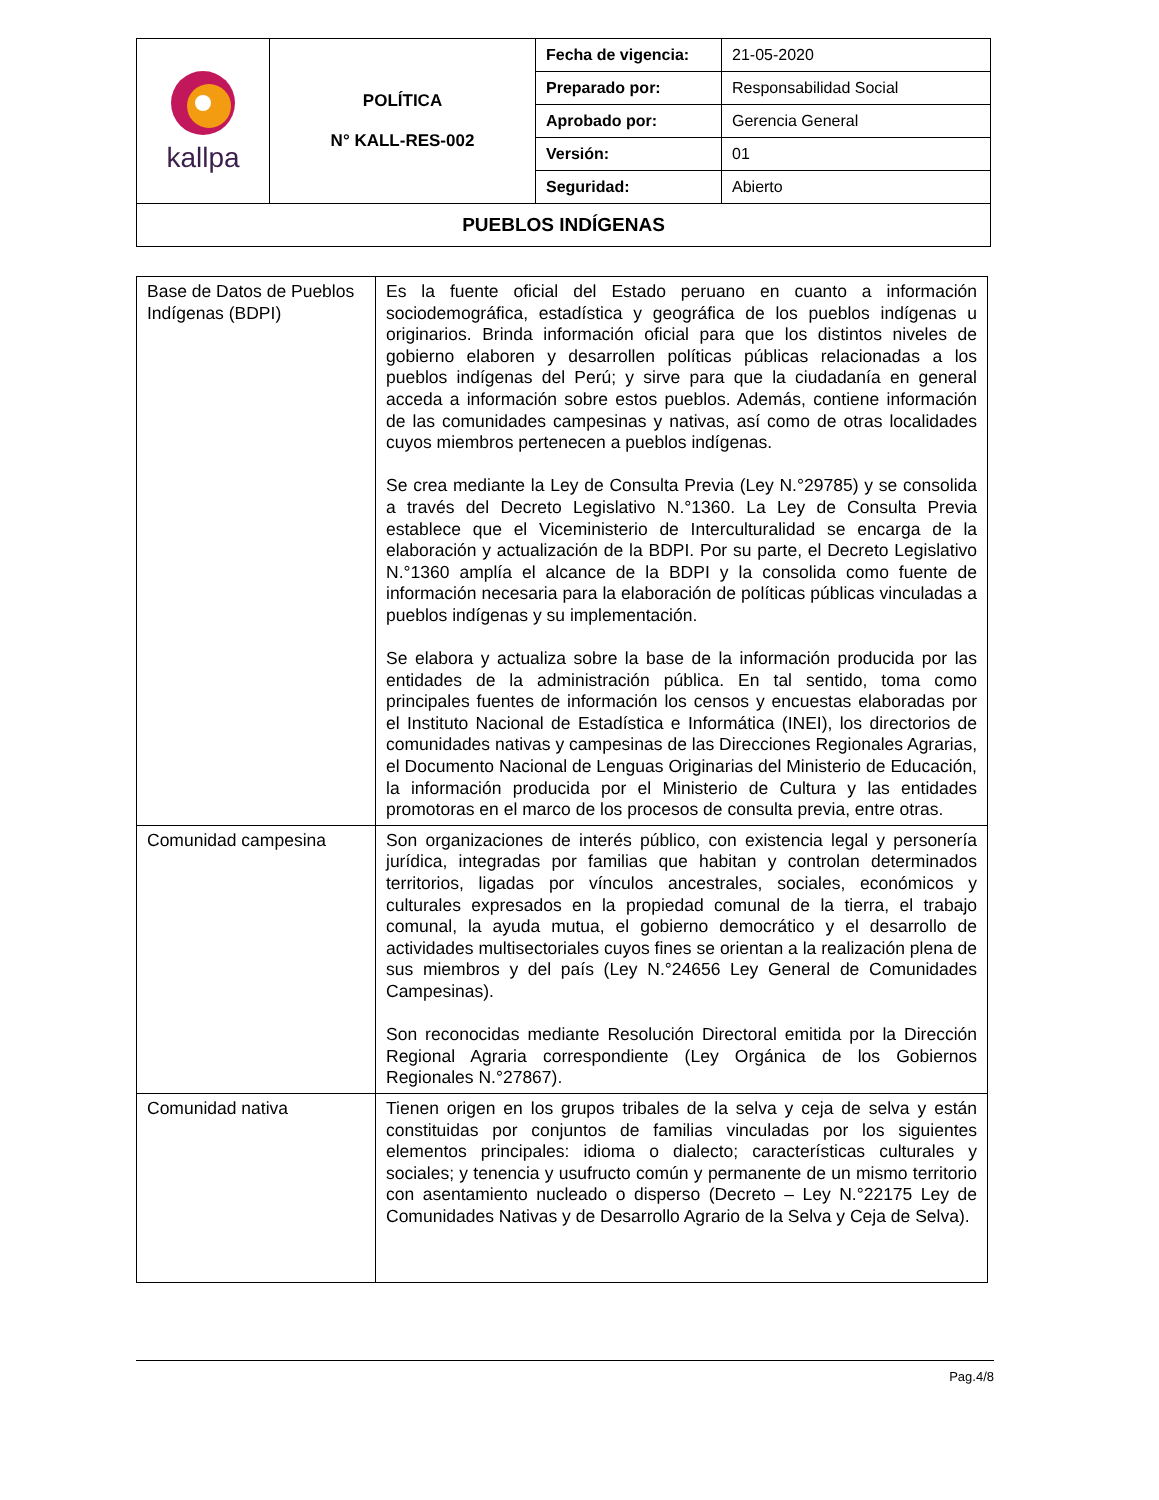| kallpa | POLÍTICA N° KALL-RES-002 | Fecha de vigencia: | 21-05-2020 |
| | | Preparado por: | Responsabilidad Social |
| | | Aprobado por: | Gerencia General |
| | | Versión: | 01 |
| | | Seguridad: | Abierto |
| PUEBLOS INDÍGENAS | | | |
| Base de Datos de Pueblos Indígenas (BDPI) | Es la fuente oficial del Estado peruano en cuanto a información sociodemográfica, estadística y geográfica de los pueblos indígenas u originarios. Brinda información oficial para que los distintos niveles de gobierno elaboren y desarrollen políticas públicas relacionadas a los pueblos indígenas del Perú; y sirve para que la ciudadanía en general acceda a información sobre estos pueblos. Además, contiene información de las comunidades campesinas y nativas, así como de otras localidades cuyos miembros pertenecen a pueblos indígenas. Se crea mediante la Ley de Consulta Previa (Ley N.°29785) y se consolida a través del Decreto Legislativo N.°1360. La Ley de Consulta Previa establece que el Viceministerio de Interculturalidad se encarga de la elaboración y actualización de la BDPI. Por su parte, el Decreto Legislativo N.°1360 amplía el alcance de la BDPI y la consolida como fuente de información necesaria para la elaboración de políticas públicas vinculadas a pueblos indígenas y su implementación. Se elabora y actualiza sobre la base de la información producida por las entidades de la administración pública. En tal sentido, toma como principales fuentes de información los censos y encuestas elaboradas por el Instituto Nacional de Estadística e Informática (INEI), los directorios de comunidades nativas y campesinas de las Direcciones Regionales Agrarias, el Documento Nacional de Lenguas Originarias del Ministerio de Educación, la información producida por el Ministerio de Cultura y las entidades promotoras en el marco de los procesos de consulta previa, entre otras. |
| Comunidad campesina | Son organizaciones de interés público, con existencia legal y personería jurídica, integradas por familias que habitan y controlan determinados territorios, ligadas por vínculos ancestrales, sociales, económicos y culturales expresados en la propiedad comunal de la tierra, el trabajo comunal, la ayuda mutua, el gobierno democrático y el desarrollo de actividades multisectoriales cuyos fines se orientan a la realización plena de sus miembros y del país (Ley N.°24656 Ley General de Comunidades Campesinas). Son reconocidas mediante Resolución Directoral emitida por la Dirección Regional Agraria correspondiente (Ley Orgánica de los Gobiernos Regionales N.°27867). |
| Comunidad nativa | Tienen origen en los grupos tribales de la selva y ceja de selva y están constituidas por conjuntos de familias vinculadas por los siguientes elementos principales: idioma o dialecto; características culturales y sociales; y tenencia y usufructo común y permanente de un mismo territorio con asentamiento nucleado o disperso (Decreto – Ley N.°22175 Ley de Comunidades Nativas y de Desarrollo Agrario de la Selva y Ceja de Selva). |
Pag.4/8